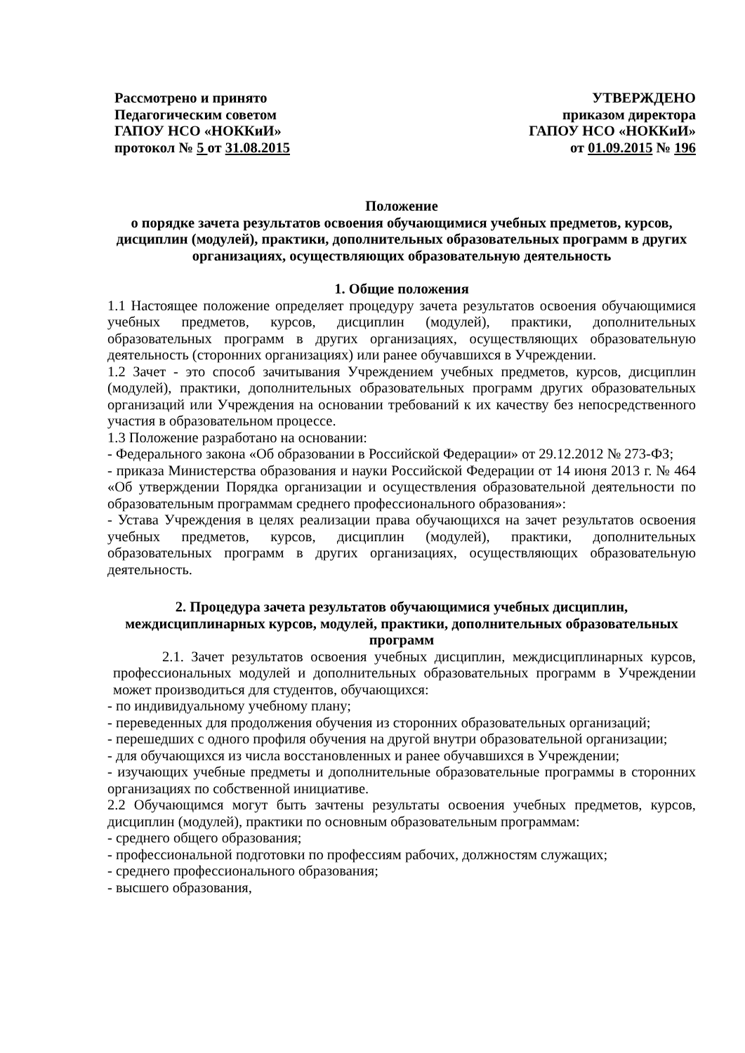Рассмотрено и принято
Педагогическим советом
ГАПОУ НСО «НОККиИ»
протокол № 5 от 31.08.2015
УТВЕРЖДЕНО
приказом директора
ГАПОУ НСО «НОККиИ»
от 01.09.2015 № 196
Положение
о порядке зачета результатов освоения обучающимися учебных предметов, курсов, дисциплин (модулей), практики, дополнительных образовательных программ в других организациях, осуществляющих образовательную деятельность
1. Общие положения
1.1 Настоящее положение определяет процедуру зачета результатов освоения обучающимися учебных предметов, курсов, дисциплин (модулей), практики, дополнительных образовательных программ в других организациях, осуществляющих образовательную деятельность (сторонних организациях) или ранее обучавшихся в Учреждении.
1.2 Зачет - это способ зачитывания Учреждением учебных предметов, курсов, дисциплин (модулей), практики, дополнительных образовательных программ других образовательных организаций или Учреждения на основании требований к их качеству без непосредственного участия в образовательном процессе.
1.3 Положение разработано на основании:
- Федерального закона «Об образовании в Российской Федерации» от 29.12.2012 № 273-ФЗ;
- приказа Министерства образования и науки Российской Федерации от 14 июня 2013 г. № 464 «Об утверждении Порядка организации и осуществления образовательной деятельности по образовательным программам среднего профессионального образования»:
- Устава Учреждения в целях реализации права обучающихся на зачет результатов освоения учебных предметов, курсов, дисциплин (модулей), практики, дополнительных образовательных программ в других организациях, осуществляющих образовательную деятельность.
2. Процедура зачета результатов обучающимися учебных дисциплин, междисциплинарных курсов, модулей, практики, дополнительных образовательных программ
2.1. Зачет результатов освоения учебных дисциплин, междисциплинарных курсов, профессиональных модулей и дополнительных образовательных программ в Учреждении может производиться для студентов, обучающихся:
- по индивидуальному учебному плану;
- переведенных для продолжения обучения из сторонних образовательных организаций;
- перешедших с одного профиля обучения на другой внутри образовательной организации;
- для обучающихся из числа восстановленных и ранее обучавшихся в Учреждении;
- изучающих учебные предметы и дополнительные образовательные программы в сторонних организациях по собственной инициативе.
2.2 Обучающимся могут быть зачтены результаты освоения учебных предметов, курсов, дисциплин (модулей), практики по основным образовательным программам:
- среднего общего образования;
- профессиональной подготовки по профессиям рабочих, должностям служащих;
- среднего профессионального образования;
- высшего образования,